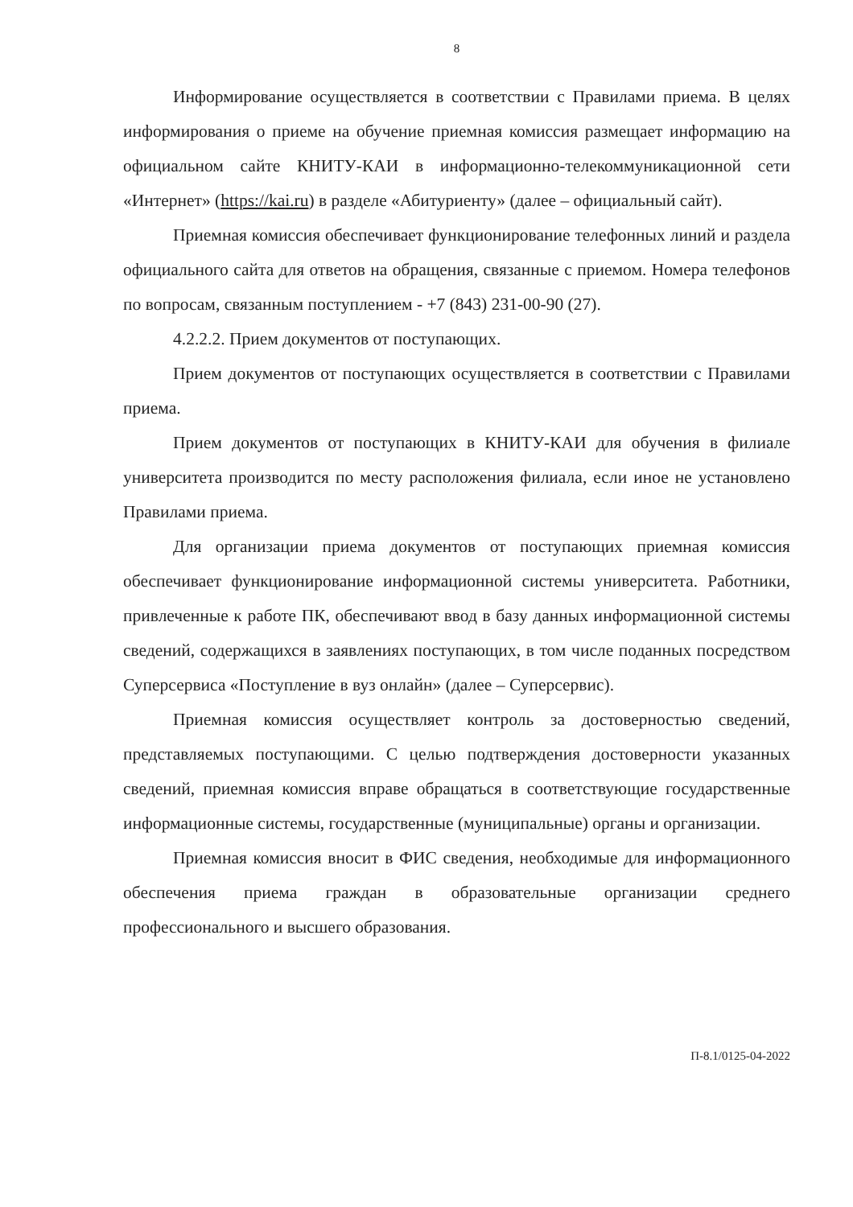8
Информирование осуществляется в соответствии с Правилами приема. В целях информирования о приеме на обучение приемная комиссия размещает информацию на официальном сайте КНИТУ-КАИ в информационно-телекоммуникационной сети «Интернет» (https://kai.ru) в разделе «Абитуриенту» (далее – официальный сайт).
Приемная комиссия обеспечивает функционирование телефонных линий и раздела официального сайта для ответов на обращения, связанные с приемом. Номера телефонов по вопросам, связанным поступлением - +7 (843) 231-00-90 (27).
4.2.2.2. Прием документов от поступающих.
Прием документов от поступающих осуществляется в соответствии с Правилами приема.
Прием документов от поступающих в КНИТУ-КАИ для обучения в филиале университета производится по месту расположения филиала, если иное не установлено Правилами приема.
Для организации приема документов от поступающих приемная комиссия обеспечивает функционирование информационной системы университета. Работники, привлеченные к работе ПК, обеспечивают ввод в базу данных информационной системы сведений, содержащихся в заявлениях поступающих, в том числе поданных посредством Суперсервиса «Поступление в вуз онлайн» (далее – Суперсервис).
Приемная комиссия осуществляет контроль за достоверностью сведений, представляемых поступающими. С целью подтверждения достоверности указанных сведений, приемная комиссия вправе обращаться в соответствующие государственные информационные системы, государственные (муниципальные) органы и организации.
Приемная комиссия вносит в ФИС сведения, необходимые для информационного обеспечения приема граждан в образовательные организации среднего профессионального и высшего образования.
П-8.1/0125-04-2022